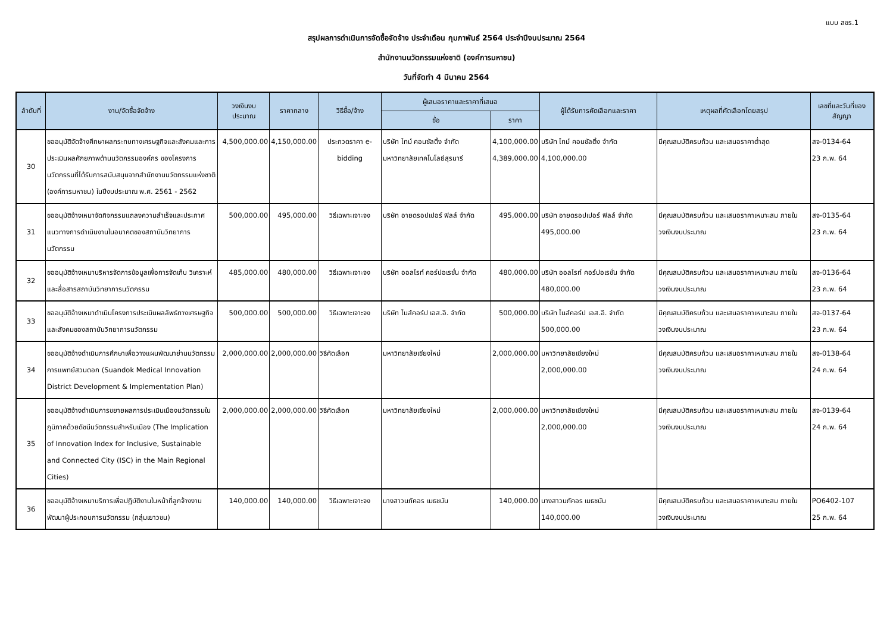แบบ สขร.1
สรุปผลการดำเนินการจัดซื้อจัดจ้าง ประจำเดือน กุมภาพันธ์ 2564 ประจำปีงบประมาณ 2564
สำนักงานนวัตกรรมแห่งชาติ (องค์การมหาชน)
วันที่จัดทำ 4 มีนาคม 2564
| ลำดับที่ | งาน/จัดซื้อจัดจ้าง | วงเงินงบประมาณ | ราคากลาง | วิธีซื้อ/จ้าง | ผู้เสนอราคาและราคาที่เสนอ | | ผู้ได้รับการคัดเลือกและราคา | เหตุผลที่คัดเลือกโดยสรุป | เลขที่และวันที่ของสัญญา |
| --- | --- | --- | --- | --- | --- | --- | --- | --- | --- |
| | | | | | ชื่อ | ราคา | | | |
| 30 | ขออนุมัติจัดจ้างศึกษาผลกระทบทางเศรษฐกิจและสังคมและการประเมินผลศักยภาพด้านนวัตกรรมองค์กร ของโครงการนวัตกรรมที่ได้รับการสนับสนุนจากสำนักงานนวัตกรรมแห่งชาติ (องค์การมหาชน) ในปีงบประมาณ พ.ศ. 2561 - 2562 | 4,500,000.00 | 4,150,000.00 | ประกวดราคา e-bidding | บริษัท ไทม์ คอนซัลติ้ง จำกัด มหาวิทยาลัยเทคโนโลยีสุรนารี | 4,100,000.00 4,389,000.00 | บริษัท ไทม์ คอนซัลติ้ง จำกัด 4,100,000.00 | มีคุณสมบัติครบถ้วน และเสนอราคาต่ำสุด | สจ-0134-64 23 ก.พ. 64 |
| 31 | ขออนุมัติจ้างเหมาจัดกิจกรรมแถลงความสำเร็จและประกาศแนวทางการดำเนินงานในอนาคตของสถาบันวิทยาการนวัตกรรม | 500,000.00 | 495,000.00 | วิธีเฉพาะเจาะจง | บริษัท อายดรอปเปอร์ ฟิลล์ จำกัด | 495,000.00 | บริษัท อายดรอปเปอร์ ฟิลล์ จำกัด 495,000.00 | มีคุณสมบัติครบถ้วน และเสนอราคาเหมาะสม ภายในวงเงินงบประมาณ | สจ-0135-64 23 ก.พ. 64 |
| 32 | ขออนุมัติจ้างเหมาบริหารจัดการข้อมูลเพื่อการจัดเก็บ วิเคราะห์ และสื่อสารสถาบันวิทยาการนวัตกรรม | 485,000.00 | 480,000.00 | วิธีเฉพาะเจาะจง | บริษัท ออลไรท์ คอร์ปอเรชั่น จำกัด | 480,000.00 | บริษัท ออลไรท์ คอร์ปอเรชั่น จำกัด 480,000.00 | มีคุณสมบัติครบถ้วน และเสนอราคาเหมาะสม ภายในวงเงินงบประมาณ | สจ-0136-64 23 ก.พ. 64 |
| 33 | ขออนุมัติจ้างเหมาดำเนินโครงการประเมินผลลัพธ์ทางเศรษฐกิจและสังคมของสถาบันวิทยาการนวัตกรรม | 500,000.00 | 500,000.00 | วิธีเฉพาะเจาะจง | บริษัท ไนส์คอร์ป เอส.อี. จำกัด | 500,000.00 | บริษัท ไนส์คอร์ป เอส.อี. จำกัด 500,000.00 | มีคุณสมบัติครบถ้วน และเสนอราคาเหมาะสม ภายในวงเงินงบประมาณ | สจ-0137-64 23 ก.พ. 64 |
| 34 | ขออนุมัติจ้างดำเนินการศึกษาเพื่อวางแผนพัฒนาย่านนวัตกรรมการแพทย์สวนดอก (Suandok Medical Innovation District Development & Implementation Plan) | 2,000,000.00 | 2,000,000.00 | วิธีคัดเลือก | มหาวิทยาลัยเชียงใหม่ | 2,000,000.00 | มหาวิทยาลัยเชียงใหม่ 2,000,000.00 | มีคุณสมบัติครบถ้วน และเสนอราคาเหมาะสม ภายในวงเงินงบประมาณ | สจ-0138-64 24 ก.พ. 64 |
| 35 | ขออนุมัติจ้างดำเนินการขยายผลการประเมินเมืองนวัตกรรมในภูมิภาคด้วยดัชนีนวัตกรรมสำหรับเมือง (The Implication of Innovation Index for Inclusive, Sustainable and Connected City (ISC) in the Main Regional Cities) | 2,000,000.00 | 2,000,000.00 | วิธีคัดเลือก | มหาวิทยาลัยเชียงใหม่ | 2,000,000.00 | มหาวิทยาลัยเชียงใหม่ 2,000,000.00 | มีคุณสมบัติครบถ้วน และเสนอราคาเหมาะสม ภายในวงเงินงบประมาณ | สจ-0139-64 24 ก.พ. 64 |
| 36 | ขออนุมัติจ้างเหมาบริการเพื่อปฏิบัติงานในหน้าที่ลูกจ้างงานพัฒนาผู้ประกอบการนวัตกรรม (กลุ่มเยาวชน) | 140,000.00 | 140,000.00 | วิธีเฉพาะเจาะจง | นางสาวนภัคอร เมธชนัน | 140,000.00 | นางสาวนภัคอร เมธชนัน 140,000.00 | มีคุณสมบัติครบถ้วน และเสนอราคาเหมาะสม ภายในวงเงินงบประมาณ | PO6402-107 25 ก.พ. 64 |